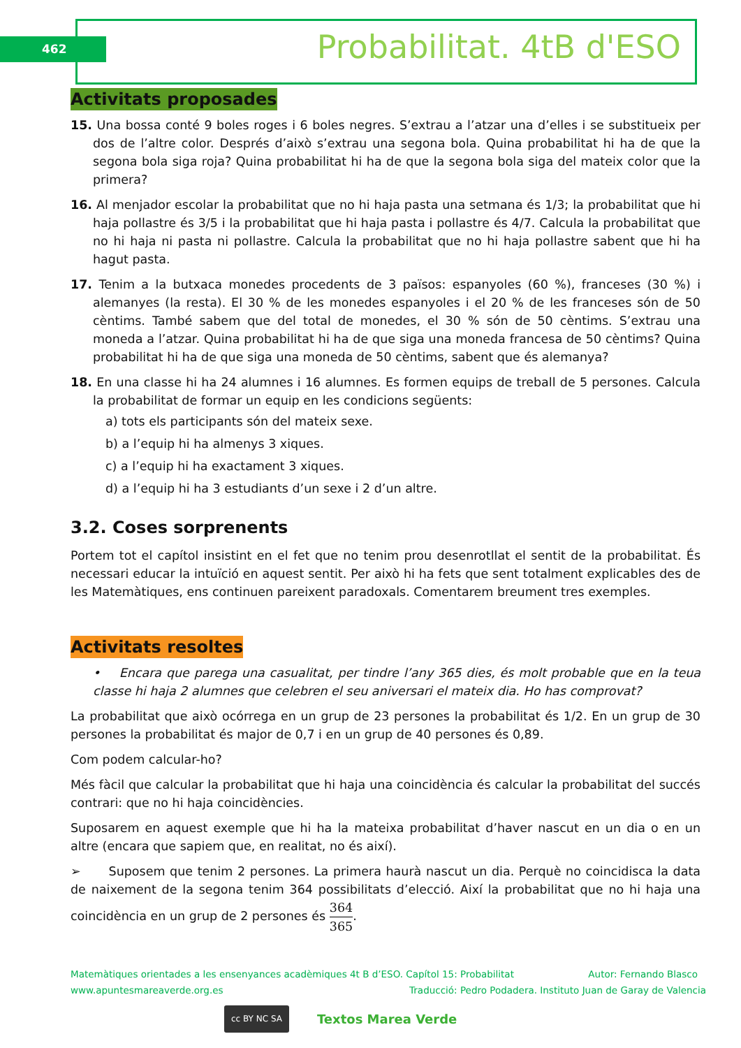462 Probabilitat. 4tB d'ESO
Activitats proposades
15. Una bossa conté 9 boles roges i 6 boles negres. S’extrau a l’atzar una d’elles i se substitueix per dos de l’altre color. Després d’això s’extrau una segona bola. Quina probabilitat hi ha de que la segona bola siga roja? Quina probabilitat hi ha de que la segona bola siga del mateix color que la primera?
16. Al menjador escolar la probabilitat que no hi haja pasta una setmana és 1/3; la probabilitat que hi haja pollastre és 3/5 i la probabilitat que hi haja pasta i pollastre és 4/7. Calcula la probabilitat que no hi haja ni pasta ni pollastre. Calcula la probabilitat que no hi haja pollastre sabent que hi ha hagut pasta.
17. Tenim a la butxaca monedes procedents de 3 països: espanyoles (60 %), franceses (30 %) i alemanyes (la resta). El 30 % de les monedes espanyoles i el 20 % de les franceses són de 50 cèntims. També sabem que del total de monedes, el 30 % són de 50 cèntims. S’extrau una moneda a l’atzar. Quina probabilitat hi ha de que siga una moneda francesa de 50 cèntims? Quina probabilitat hi ha de que siga una moneda de 50 cèntims, sabent que és alemanya?
18. En una classe hi ha 24 alumnes i 16 alumnes. Es formen equips de treball de 5 persones. Calcula la probabilitat de formar un equip en les condicions següents:
a) tots els participants són del mateix sexe.
b) a l’equip hi ha almenys 3 xiques.
c) a l’equip hi ha exactament 3 xiques.
d) a l’equip hi ha 3 estudiants d’un sexe i 2 d’un altre.
3.2. Coses sorprenents
Portem tot el capítol insistint en el fet que no tenim prou desenrotllat el sentit de la probabilitat. És necessari educar la intuïció en aquest sentit. Per això hi ha fets que sent totalment explicables des de les Matemàtiques, ens continuen pareixent paradoxals. Comentarem breument tres exemples.
Activitats resoltes
• Encara que parega una casualitat, per tindre l’any 365 dies, és molt probable que en la teua classe hi haja 2 alumnes que celebren el seu aniversari el mateix dia. Ho has comprovat?
La probabilitat que això ocórrega en un grup de 23 persones la probabilitat és 1/2. En un grup de 30 persones la probabilitat és major de 0,7 i en un grup de 40 persones és 0,89.
Com podem calcular-ho?
Més fàcil que calcular la probabilitat que hi haja una coincidència és calcular la probabilitat del succés contrari: que no hi haja coincidències.
Suposarem en aquest exemple que hi ha la mateixa probabilitat d’haver nascut en un dia o en un altre (encara que sapiem que, en realitat, no és així).
➢ Suposem que tenim 2 persones. La primera haurà nascut un dia. Perquè no coincidisca la data de naixement de la segona tenim 364 possibilitats d’elecció. Així la probabilitat que no hi haja una coincidència en un grup de 2 persones és 364 365.
Matemàtiques orientades a les ensenyances acadèmiques 4t B d’ESO. Capítol 15: Probabilitat Autor: Fernando Blasco
www.apuntesmareaverde.org.es Traducció: Pedro Podadera. Instituto Juan de Garay de Valencia
cc BY NC SA Textos Marea Verde